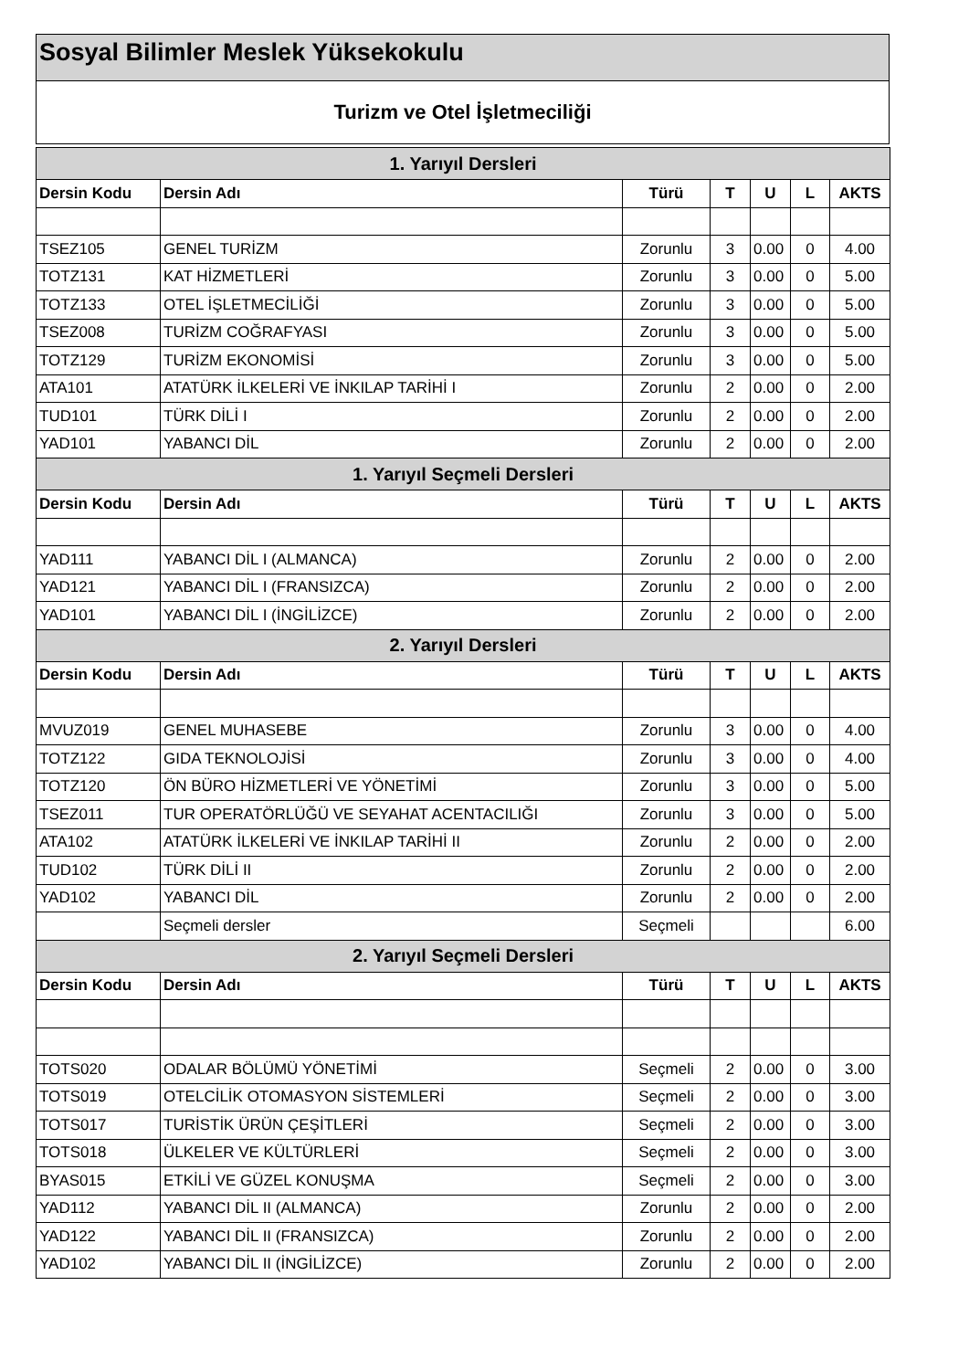Sosyal Bilimler Meslek Yüksekokulu
Turizm ve Otel İşletmeciliği
| 1. Yarıyıl Dersleri | | | | | | |
| Dersin Kodu | Dersin Adı | Türü | T | U | L | AKTS |
| TSEZ105 | GENEL TURİZM | Zorunlu | 3 | 0.00 | 0 | 4.00 |
| TOTZ131 | KAT HİZMETLERİ | Zorunlu | 3 | 0.00 | 0 | 5.00 |
| TOTZ133 | OTEL İŞLETMECİLİĞİ | Zorunlu | 3 | 0.00 | 0 | 5.00 |
| TSEZ008 | TURİZM COĞRAFYASI | Zorunlu | 3 | 0.00 | 0 | 5.00 |
| TOTZ129 | TURİZM EKONOMİSİ | Zorunlu | 3 | 0.00 | 0 | 5.00 |
| ATA101 | ATATÜRK İLKELERİ VE İNKILAP TARİHİ I | Zorunlu | 2 | 0.00 | 0 | 2.00 |
| TUD101 | TÜRK DİLİ I | Zorunlu | 2 | 0.00 | 0 | 2.00 |
| YAD101 | YABANCI DİL | Zorunlu | 2 | 0.00 | 0 | 2.00 |
| 1. Yarıyıl Seçmeli Dersleri | | | | | | |
| Dersin Kodu | Dersin Adı | Türü | T | U | L | AKTS |
| YAD111 | YABANCI DİL I (ALMANCA) | Zorunlu | 2 | 0.00 | 0 | 2.00 |
| YAD121 | YABANCI DİL I (FRANSIZCA) | Zorunlu | 2 | 0.00 | 0 | 2.00 |
| YAD101 | YABANCI DİL I (İNGİLİZCE) | Zorunlu | 2 | 0.00 | 0 | 2.00 |
| 2. Yarıyıl Dersleri | | | | | | |
| Dersin Kodu | Dersin Adı | Türü | T | U | L | AKTS |
| MVUZ019 | GENEL MUHASEBE | Zorunlu | 3 | 0.00 | 0 | 4.00 |
| TOTZ122 | GIDA TEKNOLOJİSİ | Zorunlu | 3 | 0.00 | 0 | 4.00 |
| TOTZ120 | ÖN BÜRO HİZMETLERİ VE YÖNETİMİ | Zorunlu | 3 | 0.00 | 0 | 5.00 |
| TSEZ011 | TUR OPERATÖRLÜĞÜ VE SEYAHAT ACENTACILIĞI | Zorunlu | 3 | 0.00 | 0 | 5.00 |
| ATA102 | ATATÜRK İLKELERİ VE İNKILAP TARİHİ II | Zorunlu | 2 | 0.00 | 0 | 2.00 |
| TUD102 | TÜRK DİLİ II | Zorunlu | 2 | 0.00 | 0 | 2.00 |
| YAD102 | YABANCI DİL | Zorunlu | 2 | 0.00 | 0 | 2.00 |
| | Seçmeli dersler | Seçmeli | | | | 6.00 |
| 2. Yarıyıl Seçmeli Dersleri | | | | | | |
| Dersin Kodu | Dersin Adı | Türü | T | U | L | AKTS |
| TOTS020 | ODALAR BÖLÜMÜ YÖNETİMİ | Seçmeli | 2 | 0.00 | 0 | 3.00 |
| TOTS019 | OTELCİLİK OTOMASYON SİSTEMLERİ | Seçmeli | 2 | 0.00 | 0 | 3.00 |
| TOTS017 | TURİSTİK ÜRÜN ÇEŞİTLERİ | Seçmeli | 2 | 0.00 | 0 | 3.00 |
| TOTS018 | ÜLKELER VE KÜLTÜRLERİ | Seçmeli | 2 | 0.00 | 0 | 3.00 |
| BYAS015 | ETKİLİ VE GÜZEL KONUŞMA | Seçmeli | 2 | 0.00 | 0 | 3.00 |
| YAD112 | YABANCI DİL II (ALMANCA) | Zorunlu | 2 | 0.00 | 0 | 2.00 |
| YAD122 | YABANCI DİL II (FRANSIZCA) | Zorunlu | 2 | 0.00 | 0 | 2.00 |
| YAD102 | YABANCI DİL II (İNGİLİZCE) | Zorunlu | 2 | 0.00 | 0 | 2.00 |